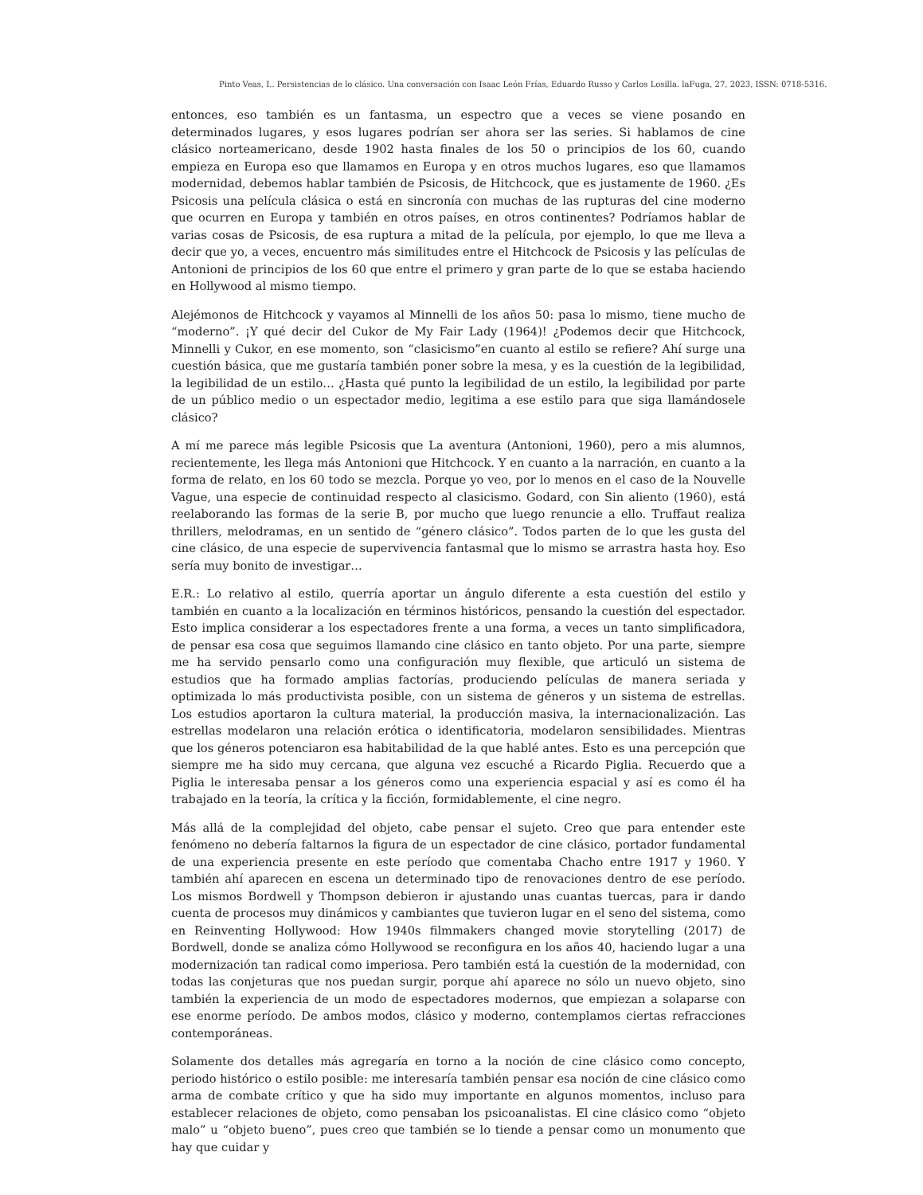Pinto Veas, I.. Persistencias de lo clásico. Una conversación con Isaac León Frías, Eduardo Russo y Carlos Losilla. laFuga, 27, 2023, ISSN: 0718-5316.
entonces, eso también es un fantasma, un espectro que a veces se viene posando en determinados lugares, y esos lugares podrían ser ahora ser las series. Si hablamos de cine clásico norteamericano, desde 1902 hasta finales de los 50 o principios de los 60, cuando empieza en Europa eso que llamamos en Europa y en otros muchos lugares, eso que llamamos modernidad, debemos hablar también de Psicosis, de Hitchcock, que es justamente de 1960. ¿Es Psicosis una película clásica o está en sincronía con muchas de las rupturas del cine moderno que ocurren en Europa y también en otros países, en otros continentes? Podríamos hablar de varias cosas de Psicosis, de esa ruptura a mitad de la película, por ejemplo, lo que me lleva a decir que yo, a veces, encuentro más similitudes entre el Hitchcock de Psicosis y las películas de Antonioni de principios de los 60 que entre el primero y gran parte de lo que se estaba haciendo en Hollywood al mismo tiempo.
Alejémonos de Hitchcock y vayamos al Minnelli de los años 50: pasa lo mismo, tiene mucho de “moderno”. ¡Y qué decir del Cukor de My Fair Lady (1964)! ¿Podemos decir que Hitchcock, Minnelli y Cukor, en ese momento, son “clasicismo”en cuanto al estilo se refiere? Ahí surge una cuestión básica, que me gustaría también poner sobre la mesa, y es la cuestión de la legibilidad, la legibilidad de un estilo… ¿Hasta qué punto la legibilidad de un estilo, la legibilidad por parte de un público medio o un espectador medio, legitima a ese estilo para que siga llamándosele clásico?
A mí me parece más legible Psicosis que La aventura (Antonioni, 1960), pero a mis alumnos, recientemente, les llega más Antonioni que Hitchcock. Y en cuanto a la narración, en cuanto a la forma de relato, en los 60 todo se mezcla. Porque yo veo, por lo menos en el caso de la Nouvelle Vague, una especie de continuidad respecto al clasicismo. Godard, con Sin aliento (1960), está reelaborando las formas de la serie B, por mucho que luego renuncie a ello. Truffaut realiza thrillers, melodramas, en un sentido de “género clásico”. Todos parten de lo que les gusta del cine clásico, de una especie de supervivencia fantasmal que lo mismo se arrastra hasta hoy. Eso sería muy bonito de investigar…
E.R.: Lo relativo al estilo, querría aportar un ángulo diferente a esta cuestión del estilo y también en cuanto a la localización en términos históricos, pensando la cuestión del espectador. Esto implica considerar a los espectadores frente a una forma, a veces un tanto simplificadora, de pensar esa cosa que seguimos llamando cine clásico en tanto objeto. Por una parte, siempre me ha servido pensarlo como una configuración muy flexible, que articuló un sistema de estudios que ha formado amplias factorías, produciendo películas de manera seriada y optimizada lo más productivista posible, con un sistema de géneros y un sistema de estrellas. Los estudios aportaron la cultura material, la producción masiva, la internacionalización. Las estrellas modelaron una relación erótica o identificatoria, modelaron sensibilidades. Mientras que los géneros potenciaron esa habitabilidad de la que hablé antes. Esto es una percepción que siempre me ha sido muy cercana, que alguna vez escuché a Ricardo Piglia. Recuerdo que a Piglia le interesaba pensar a los géneros como una experiencia espacial y así es como él ha trabajado en la teoría, la crítica y la ficción, formidablemente, el cine negro.
Más allá de la complejidad del objeto, cabe pensar el sujeto. Creo que para entender este fenómeno no debería faltarnos la figura de un espectador de cine clásico, portador fundamental de una experiencia presente en este período que comentaba Chacho entre 1917 y 1960. Y también ahí aparecen en escena un determinado tipo de renovaciones dentro de ese período. Los mismos Bordwell y Thompson debieron ir ajustando unas cuantas tuercas, para ir dando cuenta de procesos muy dinámicos y cambiantes que tuvieron lugar en el seno del sistema, como en Reinventing Hollywood: How 1940s filmmakers changed movie storytelling (2017) de Bordwell, donde se analiza cómo Hollywood se reconfigura en los años 40, haciendo lugar a una modernización tan radical como imperiosa. Pero también está la cuestión de la modernidad, con todas las conjeturas que nos puedan surgir, porque ahí aparece no sólo un nuevo objeto, sino también la experiencia de un modo de espectadores modernos, que empiezan a solaparse con ese enorme período. De ambos modos, clásico y moderno, contemplamos ciertas refracciones contemporáneas.
Solamente dos detalles más agregaría en torno a la noción de cine clásico como concepto, periodo histórico o estilo posible: me interesaría también pensar esa noción de cine clásico como arma de combate crítico y que ha sido muy importante en algunos momentos, incluso para establecer relaciones de objeto, como pensaban los psicoanalistas. El cine clásico como “objeto malo” u “objeto bueno”, pues creo que también se lo tiende a pensar como un monumento que hay que cuidar y